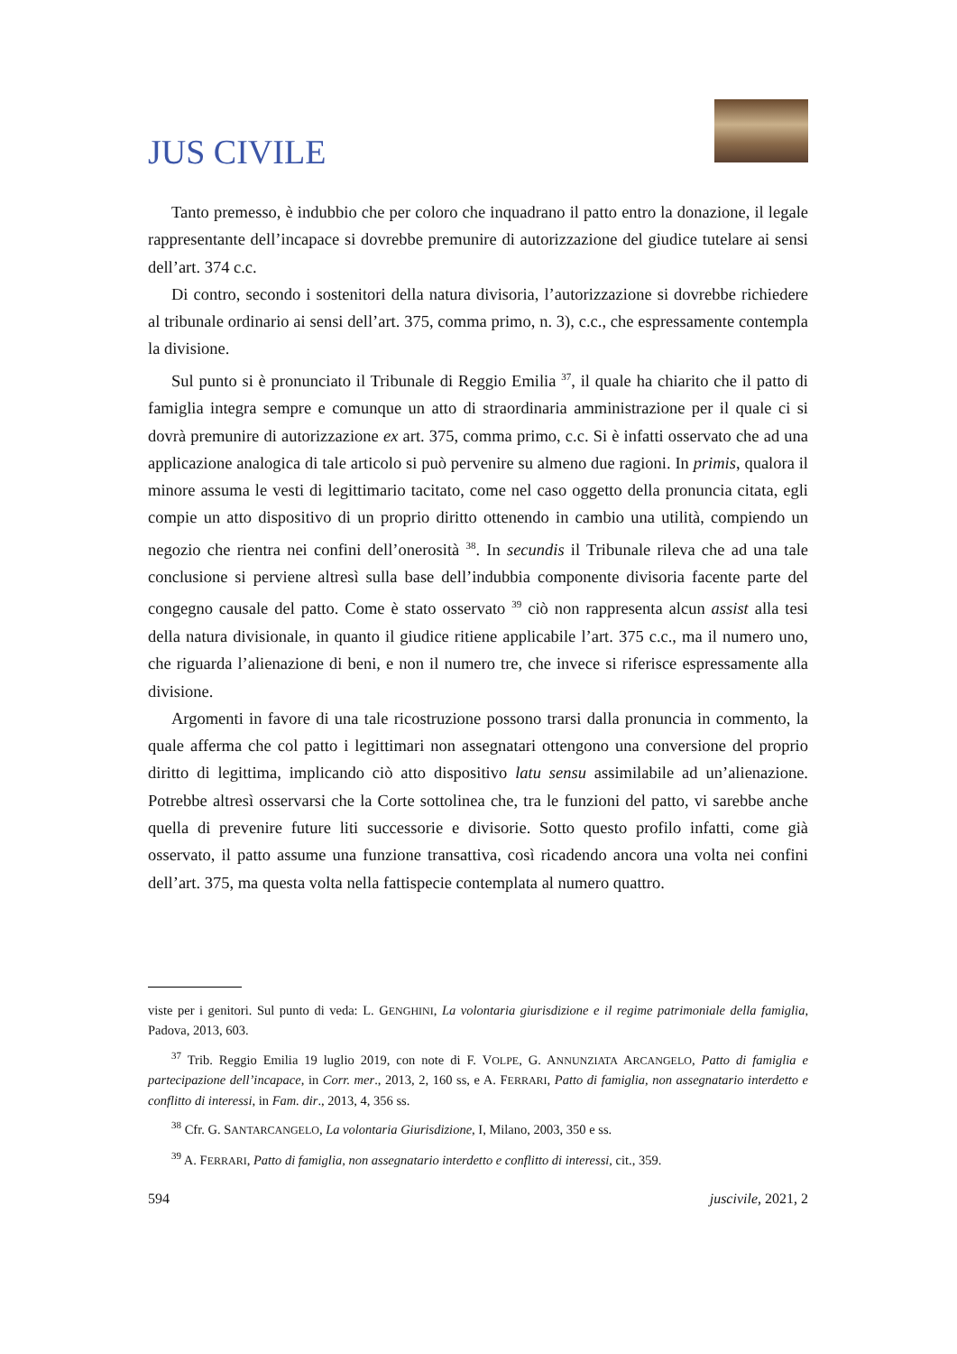JUS CIVILE
Tanto premesso, è indubbio che per coloro che inquadrano il patto entro la donazione, il legale rappresentante dell’incapace si dovrebbe premunire di autorizzazione del giudice tutelare ai sensi dell’art. 374 c.c.
Di contro, secondo i sostenitori della natura divisoria, l’autorizzazione si dovrebbe richiedere al tribunale ordinario ai sensi dell’art. 375, comma primo, n. 3), c.c., che espressamente contempla la divisione.
Sul punto si è pronunciato il Tribunale di Reggio Emilia <sup>37</sup>, il quale ha chiarito che il patto di famiglia integra sempre e comunque un atto di straordinaria amministrazione per il quale ci si dovrà premunire di autorizzazione ex art. 375, comma primo, c.c. Si è infatti osservato che ad una applicazione analogica di tale articolo si può pervenire su almeno due ragioni. In primis, qualora il minore assuma le vesti di legittimario tacitato, come nel caso oggetto della pronuncia citata, egli compie un atto dispositivo di un proprio diritto ottenendo in cambio una utilità, compiendo un negozio che rientra nei confini dell’onerosità <sup>38</sup>. In secundis il Tribunale rileva che ad una tale conclusione si perviene altresì sulla base dell’indubbia componente divisoria facente parte del congegno causale del patto. Come è stato osservato <sup>39</sup> ciò non rappresenta alcun assist alla tesi della natura divisionale, in quanto il giudice ritiene applicabile l’art. 375 c.c., ma il numero uno, che riguarda l’alienazione di beni, e non il numero tre, che invece si riferisce espressamente alla divisione.
Argomenti in favore di una tale ricostruzione possono trarsi dalla pronuncia in commento, la quale afferma che col patto i legittimari non assegnatari ottengono una conversione del proprio diritto di legittima, implicando ciò atto dispositivo latu sensu assimilabile ad un’alienazione. Potrebbe altresì osservarsi che la Corte sottolinea che, tra le funzioni del patto, vi sarebbe anche quella di prevenire future liti successorie e divisorie. Sotto questo profilo infatti, come già osservato, il patto assume una funzione transattiva, così ricadendo ancora una volta nei confini dell’art. 375, ma questa volta nella fattispecie contemplata al numero quattro.
viste per i genitori. Sul punto di veda: L. GENGHINI, La volontaria giurisdizione e il regime patrimoniale della famiglia, Padova, 2013, 603.
<sup>37</sup> Trib. Reggio Emilia 19 luglio 2019, con note di F. VOLPE, G. ANNUNZIATA ARCANGELO, Patto di famiglia e partecipazione dell’incapace, in Corr. mer., 2013, 2, 160 ss, e A. FERRARI, Patto di famiglia, non assegnatario interdetto e conflitto di interessi, in Fam. dir., 2013, 4, 356 ss.
<sup>38</sup> Cfr. G. SANTARCANGELO, La volontaria Giurisdizione, I, Milano, 2003, 350 e ss.
<sup>39</sup> A. FERRARI, Patto di famiglia, non assegnatario interdetto e conflitto di interessi, cit., 359.
594 juscivile, 2021, 2